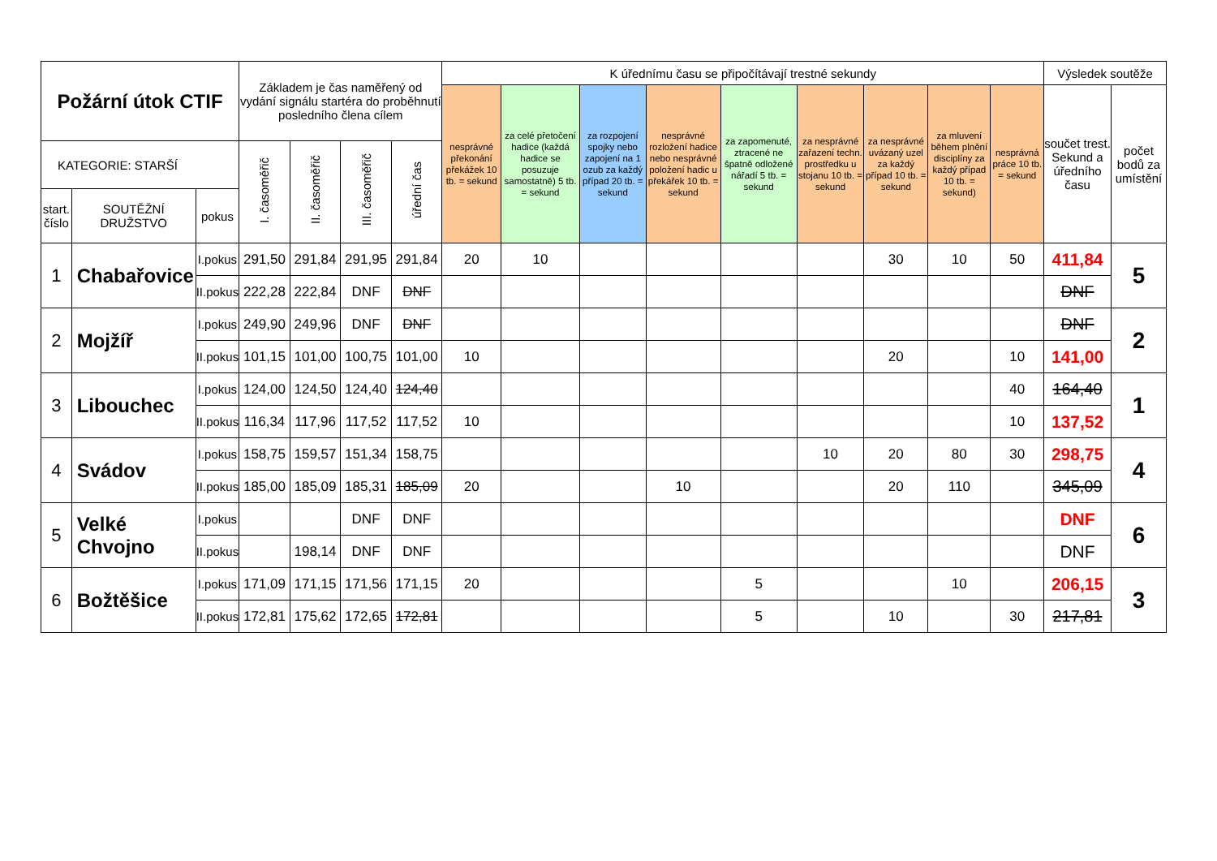| Požární útok CTIF | | | Základem je čas naměřený od vydání signálu startéra do proběhnutí posledního člena cílem | | | | K úřednímu času se připočítávají trestné sekundy | | | | | | | | | Výsledek soutěže | |
| --- | --- | --- | --- | --- | --- | --- | --- | --- | --- | --- | --- | --- | --- | --- | --- | --- | --- |
| | | | | | | | nesprávné překonání překážek 10 tb. = sekund | za celé přetočení hadice (každá hadice se posuzuje samostatně) 5 tb. = sekund | za rozpojení spojky nebo zapojení na 1 ozub za každý případ 20 tb. = sekund | nesprávné rozložení hadice nebo nesprávné položení hadic u překářek 10 tb. = sekund | za zapomenuté, ztracené ne špatně odložené nářadí 5 tb. = sekund | za nesprávné zařazení techn. prostředku u stojanu 10 tb. = sekund | za nesprávné uvázaný uzel za každý případ 10 tb. = sekund | za mluvení během plnění disciplíny za každý případ 10 tb. = sekund) | nesprávná práce 10 tb. = sekund | součet trest. Sekund a úředního času | počet bodů za umístění |
| KATEGORIE: STARŠÍ | | | I. časoměřič | II. časoměřič | III. časoměřič | úřední čas | | | | | | | | | | | |
| start. číslo | SOUTĚŽNÍ DRUŽSTVO | pokus | | | | | | | | | | | | | | | |
| 1 | Chabařovice | I.pokus | 291,50 | 291,84 | 291,95 | 291,84 | 20 | 10 | | | | | 30 | 10 | 50 | 411,84 | 5 |
| | | II.pokus | 222,28 | 222,84 | DNF | DNF | | | | | | | | | | DNF | |
| 2 | Mojžíř | I.pokus | 249,90 | 249,96 | DNF | DNF | | | | | | | | | | DNF | 2 |
| | | II.pokus | 101,15 | 101,00 | 100,75 | 101,00 | 10 | | | | | | 20 | | 10 | 141,00 | |
| 3 | Libouchec | I.pokus | 124,00 | 124,50 | 124,40 | 124,40 | | | | | | | | | 40 | 164,40 | 1 |
| | | II.pokus | 116,34 | 117,96 | 117,52 | 117,52 | 10 | | | | | | | | 10 | 137,52 | |
| 4 | Svádov | I.pokus | 158,75 | 159,57 | 151,34 | 158,75 | | | | | | 10 | 20 | 80 | 30 | 298,75 | 4 |
| | | II.pokus | 185,00 | 185,09 | 185,31 | 185,09 | 20 | | | 10 | | | 20 | 110 | | 345,09 | |
| 5 | Velké Chvojno | I.pokus | | | DNF | DNF | | | | | | | | | | DNF | 6 |
| | | II.pokus | | 198,14 | DNF | DNF | | | | | | | | | | DNF | |
| 6 | Božtěšice | I.pokus | 171,09 | 171,15 | 171,56 | 171,15 | 20 | | | | 5 | | | 10 | | 206,15 | 3 |
| | | II.pokus | 172,81 | 175,62 | 172,65 | 172,81 | | | | | 5 | | 10 | | 30 | 217,81 | |